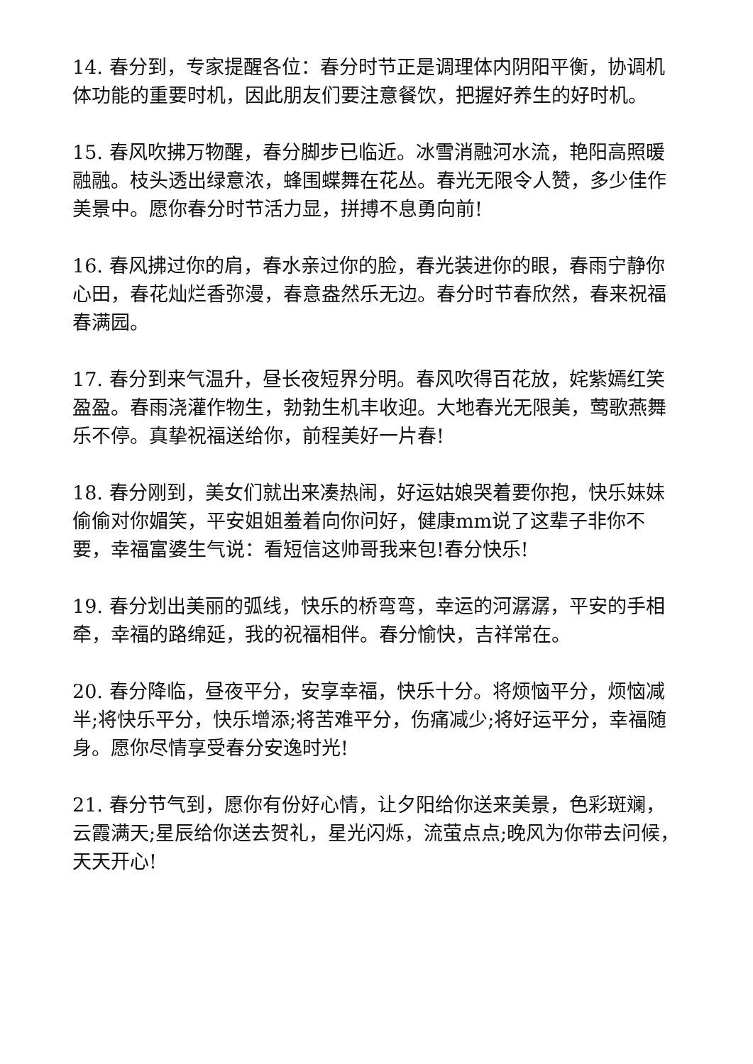14. 春分到，专家提醒各位：春分时节正是调理体内阴阳平衡，协调机体功能的重要时机，因此朋友们要注意餐饮，把握好养生的好时机。
15. 春风吹拂万物醒，春分脚步已临近。冰雪消融河水流，艳阳高照暖融融。枝头透出绿意浓，蜂围蝶舞在花丛。春光无限令人赞，多少佳作美景中。愿你春分时节活力显，拼搏不息勇向前!
16. 春风拂过你的肩，春水亲过你的脸，春光装进你的眼，春雨宁静你心田，春花灿烂香弥漫，春意盎然乐无边。春分时节春欣然，春来祝福春满园。
17. 春分到来气温升，昼长夜短界分明。春风吹得百花放，姹紫嫣红笑盈盈。春雨浇灌作物生，勃勃生机丰收迎。大地春光无限美，莺歌燕舞乐不停。真挚祝福送给你，前程美好一片春!
18. 春分刚到，美女们就出来凑热闹，好运姑娘哭着要你抱，快乐妹妹偷偷对你媚笑，平安姐姐羞着向你问好，健康mm说了这辈子非你不要，幸福富婆生气说：看短信这帅哥我来包!春分快乐!
19. 春分划出美丽的弧线，快乐的桥弯弯，幸运的河潺潺，平安的手相牵，幸福的路绵延，我的祝福相伴。春分愉快，吉祥常在。
20. 春分降临，昼夜平分，安享幸福，快乐十分。将烦恼平分，烦恼减半;将快乐平分，快乐增添;将苦难平分，伤痛减少;将好运平分，幸福随身。愿你尽情享受春分安逸时光!
21. 春分节气到，愿你有份好心情，让夕阳给你送来美景，色彩斑斓，云霞满天;星辰给你送去贺礼，星光闪烁，流萤点点;晚风为你带去问候，天天开心!